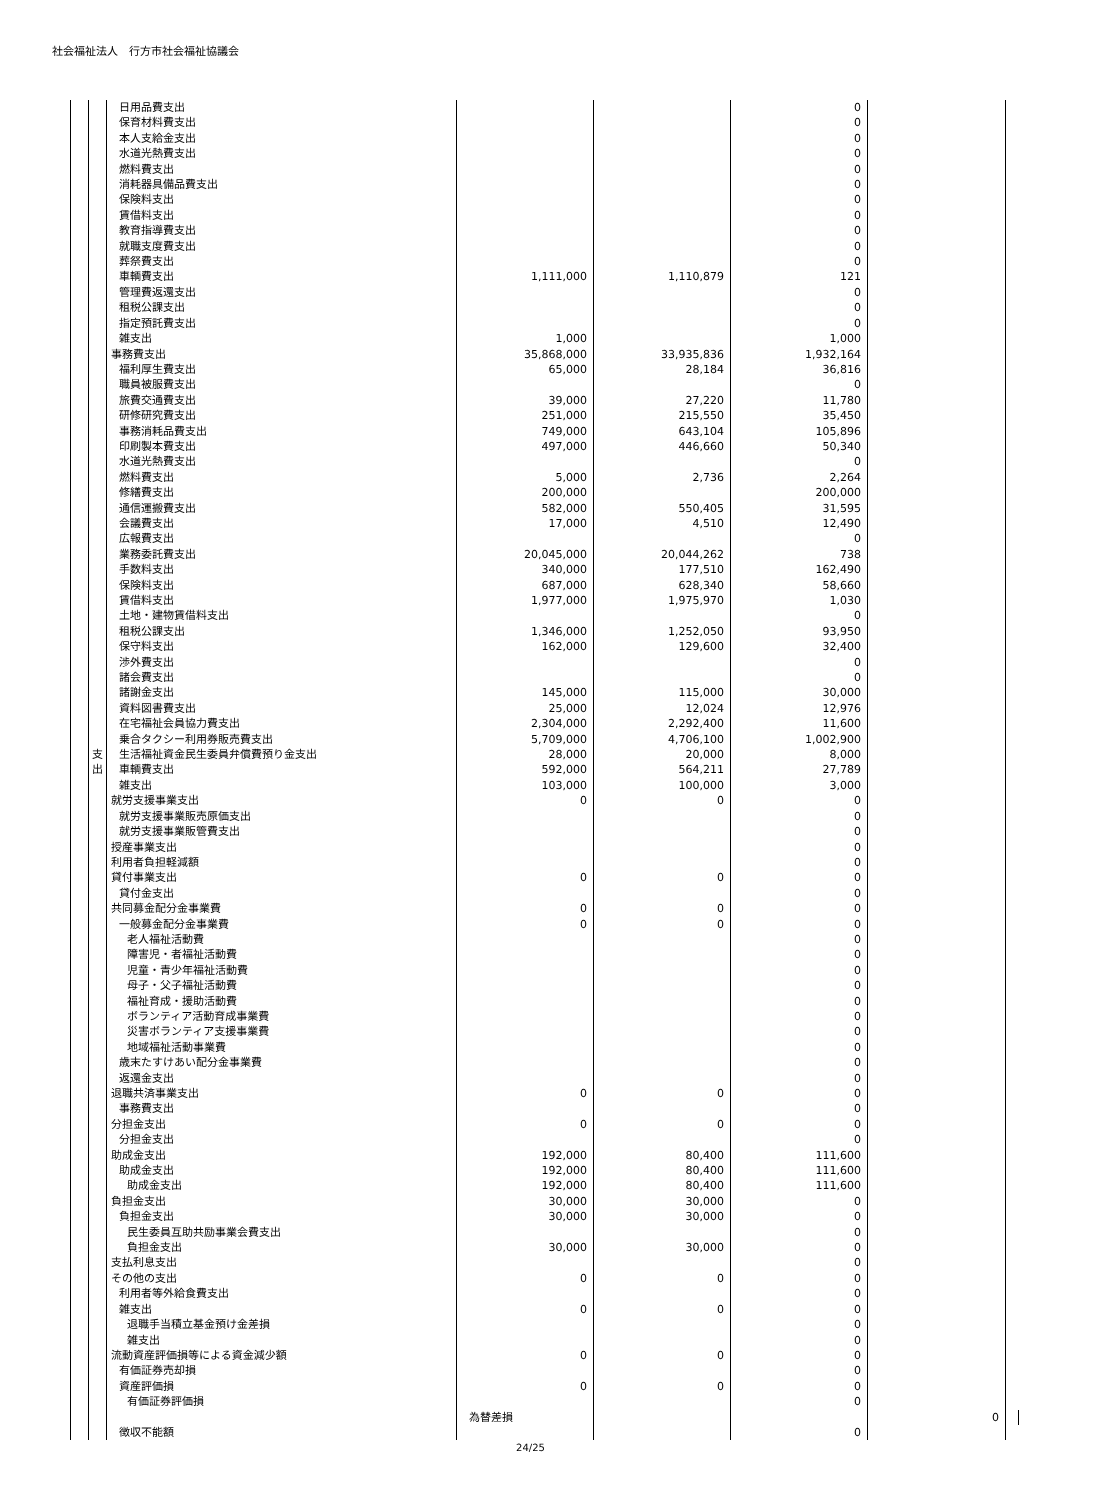社会福祉法人　行方市社会福祉協議会
| | 支 出 | 日用品費支出 | | | 0 | | |
| | | 保育材料費支出 | | | 0 | | |
| | | 本人支給金支出 | | | 0 | | |
| | | 水道光熱費支出 | | | 0 | | |
| | | 燃料費支出 | | | 0 | | |
| | | 消耗器具備品費支出 | | | 0 | | |
| | | 保険料支出 | | | 0 | | |
| | | 賃借料支出 | | | 0 | | |
| | | 教育指導費支出 | | | 0 | | |
| | | 就職支度費支出 | | | 0 | | |
| | | 葬祭費支出 | | | 0 | | |
| | | 車輌費支出 | 1,111,000 | 1,110,879 | 121 | | |
| | | 管理費返還支出 | | | 0 | | |
| | | 租税公課支出 | | | 0 | | |
| | | 指定預託費支出 | | | 0 | | |
| | | 雑支出 | 1,000 | | 1,000 | | |
| | | 事務費支出 | 35,868,000 | 33,935,836 | 1,932,164 | | |
| | | 福利厚生費支出 | 65,000 | 28,184 | 36,816 | | |
| | | 職員被服費支出 | | | 0 | | |
| | | 旅費交通費支出 | 39,000 | 27,220 | 11,780 | | |
| | | 研修研究費支出 | 251,000 | 215,550 | 35,450 | | |
| | | 事務消耗品費支出 | 749,000 | 643,104 | 105,896 | | |
| | | 印刷製本費支出 | 497,000 | 446,660 | 50,340 | | |
| | | 水道光熱費支出 | | | 0 | | |
| | | 燃料費支出 | 5,000 | 2,736 | 2,264 | | |
| | | 修繕費支出 | 200,000 | | 200,000 | | |
| | | 通信運搬費支出 | 582,000 | 550,405 | 31,595 | | |
| | | 会議費支出 | 17,000 | 4,510 | 12,490 | | |
| | | 広報費支出 | | | 0 | | |
| | | 業務委託費支出 | 20,045,000 | 20,044,262 | 738 | | |
| | | 手数料支出 | 340,000 | 177,510 | 162,490 | | |
| | | 保険料支出 | 687,000 | 628,340 | 58,660 | | |
| | | 賃借料支出 | 1,977,000 | 1,975,970 | 1,030 | | |
| | | 土地・建物賃借料支出 | | | 0 | | |
| | | 租税公課支出 | 1,346,000 | 1,252,050 | 93,950 | | |
| | | 保守料支出 | 162,000 | 129,600 | 32,400 | | |
| | | 渉外費支出 | | | 0 | | |
| | | 諸会費支出 | | | 0 | | |
| | | 諸謝金支出 | 145,000 | 115,000 | 30,000 | | |
| | | 資料図書費支出 | 25,000 | 12,024 | 12,976 | | |
| | | 在宅福祉会員協力費支出 | 2,304,000 | 2,292,400 | 11,600 | | |
| | | 乗合タクシー利用券販売費支出 | 5,709,000 | 4,706,100 | 1,002,900 | | |
| | | 生活福祉資金民生委員弁償費預り金支出 | 28,000 | 20,000 | 8,000 | | |
| | | 車輌費支出 | 592,000 | 564,211 | 27,789 | | |
| | | 雑支出 | 103,000 | 100,000 | 3,000 | | |
| | | 就労支援事業支出 | 0 | 0 | 0 | | |
| | | 就労支援事業販売原価支出 | | | 0 | | |
| | | 就労支援事業販管費支出 | | | 0 | | |
| | | 授産事業支出 | | | 0 | | |
| | | 利用者負担軽減額 | | | 0 | | |
| | | 貸付事業支出 | 0 | 0 | 0 | | |
| | | 貸付金支出 | | | 0 | | |
| | | 共同募金配分金事業費 | 0 | 0 | 0 | | |
| | | 一般募金配分金事業費 | 0 | 0 | 0 | | |
| | | 老人福祉活動費 | | | 0 | | |
| | | 障害児・者福祉活動費 | | | 0 | | |
| | | 児童・青少年福祉活動費 | | | 0 | | |
| | | 母子・父子福祉活動費 | | | 0 | | |
| | | 福祉育成・援助活動費 | | | 0 | | |
| | | ボランティア活動育成事業費 | | | 0 | | |
| | | 災害ボランティア支援事業費 | | | 0 | | |
| | | 地域福祉活動事業費 | | | 0 | | |
| | | 歳末たすけあい配分金事業費 | | | 0 | | |
| | | 返還金支出 | | | 0 | | |
| | | 退職共済事業支出 | 0 | 0 | 0 | | |
| | | 事務費支出 | | | 0 | | |
| | | 分担金支出 | 0 | 0 | 0 | | |
| | | 分担金支出 | | | 0 | | |
| | | 助成金支出 | 192,000 | 80,400 | 111,600 | | |
| | | 助成金支出 | 192,000 | 80,400 | 111,600 | | |
| | | 助成金支出 | 192,000 | 80,400 | 111,600 | | |
| | | 負担金支出 | 30,000 | 30,000 | 0 | | |
| | | 負担金支出 | 30,000 | 30,000 | 0 | | |
| | | 民生委員互助共励事業会費支出 | | | 0 | | |
| | | 負担金支出 | 30,000 | 30,000 | 0 | | |
| | | 支払利息支出 | | | 0 | | |
| | | その他の支出 | 0 | 0 | 0 | | |
| | | 利用者等外給食費支出 | | | 0 | | |
| | | 雑支出 | 0 | 0 | 0 | | |
| | | 退職手当積立基金預け金差損 | | | 0 | | |
| | | 雑支出 | | | 0 | | |
| | | 流動資産評価損等による資金減少額 | 0 | 0 | 0 | | |
| | | 有価証券売却損 | | | 0 | | |
| | | 資産評価損 | 0 | 0 | 0 | | |
| | | 有価証券評価損 | | | 0 | | |
| | | | 為替差損 | | | 0 | |
| | | 徴収不能額 | | | 0 | | |
24/25